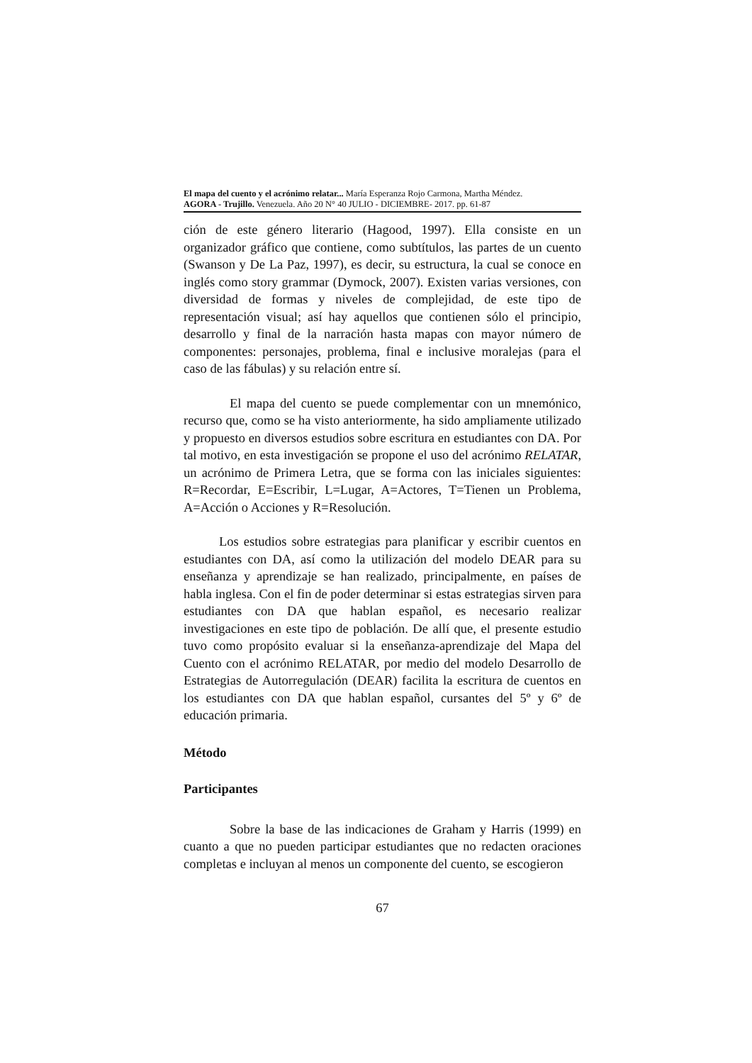El mapa del cuento y el acrónimo relatar... María Esperanza Rojo Carmona, Martha Méndez.
AGORA - Trujillo. Venezuela. Año 20 N° 40 JULIO - DICIEMBRE- 2017. pp. 61-87
ción de este género literario (Hagood, 1997). Ella consiste en un organizador gráfico que contiene, como subtítulos, las partes de un cuento (Swanson y De La Paz, 1997), es decir, su estructura, la cual se conoce en inglés como story grammar (Dymock, 2007). Existen varias versiones, con diversidad de formas y niveles de complejidad, de este tipo de representación visual; así hay aquellos que contienen sólo el principio, desarrollo y final de la narración hasta mapas con mayor número de componentes: personajes, problema, final e inclusive moralejas (para el caso de las fábulas) y su relación entre sí.
El mapa del cuento se puede complementar con un mnemónico, recurso que, como se ha visto anteriormente, ha sido ampliamente utilizado y propuesto en diversos estudios sobre escritura en estudiantes con DA. Por tal motivo, en esta investigación se propone el uso del acrónimo RELATAR, un acrónimo de Primera Letra, que se forma con las iniciales siguientes: R=Recordar, E=Escribir, L=Lugar, A=Actores, T=Tienen un Problema, A=Acción o Acciones y R=Resolución.
Los estudios sobre estrategias para planificar y escribir cuentos en estudiantes con DA, así como la utilización del modelo DEAR para su enseñanza y aprendizaje se han realizado, principalmente, en países de habla inglesa. Con el fin de poder determinar si estas estrategias sirven para estudiantes con DA que hablan español, es necesario realizar investigaciones en este tipo de población. De allí que, el presente estudio tuvo como propósito evaluar si la enseñanza-aprendizaje del Mapa del Cuento con el acrónimo RELATAR, por medio del modelo Desarrollo de Estrategias de Autorregulación (DEAR) facilita la escritura de cuentos en los estudiantes con DA que hablan español, cursantes del 5º y 6º de educación primaria.
Método
Participantes
Sobre la base de las indicaciones de Graham y Harris (1999) en cuanto a que no pueden participar estudiantes que no redacten oraciones completas e incluyan al menos un componente del cuento, se escogieron
67